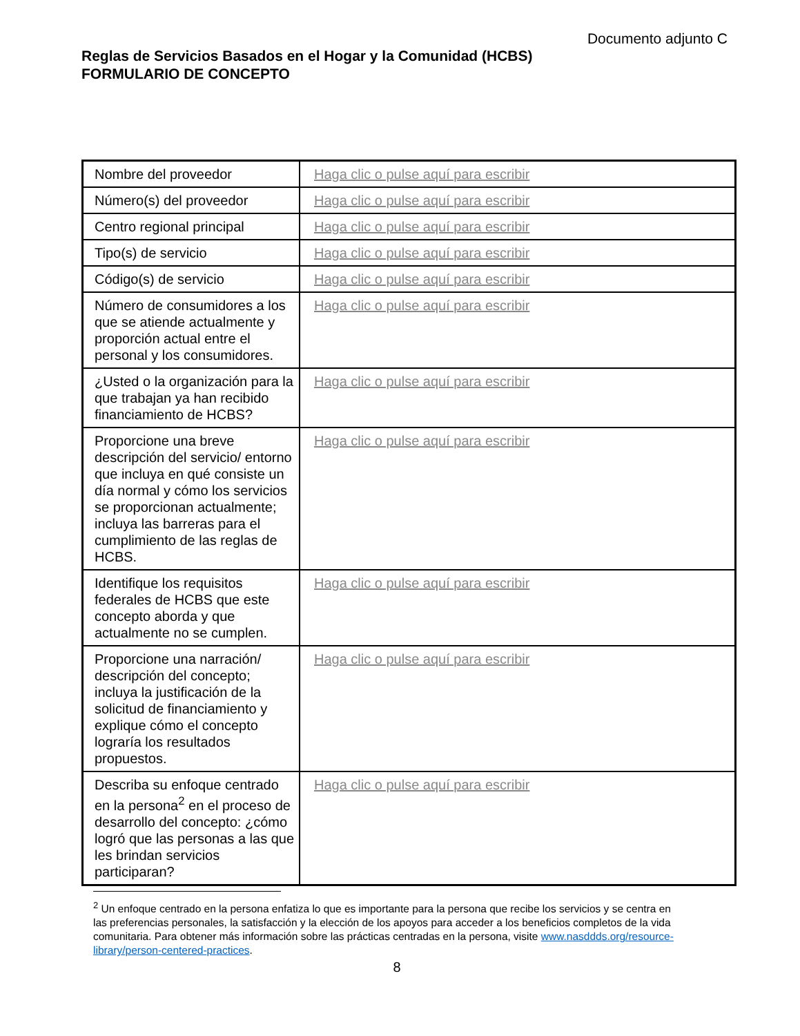Documento adjunto C
Reglas de Servicios Basados en el Hogar y la Comunidad (HCBS)
FORMULARIO DE CONCEPTO
| Nombre del proveedor | Haga clic o pulse aquí para escribir |
| Número(s) del proveedor | Haga clic o pulse aquí para escribir |
| Centro regional principal | Haga clic o pulse aquí para escribir |
| Tipo(s) de servicio | Haga clic o pulse aquí para escribir |
| Código(s) de servicio | Haga clic o pulse aquí para escribir |
| Número de consumidores a los que se atiende actualmente y proporción actual entre el personal y los consumidores. | Haga clic o pulse aquí para escribir |
| ¿Usted o la organización para la que trabajan ya han recibido financiamiento de HCBS? | Haga clic o pulse aquí para escribir |
| Proporcione una breve descripción del servicio/ entorno que incluya en qué consiste un día normal y cómo los servicios se proporcionan actualmente; incluya las barreras para el cumplimiento de las reglas de HCBS. | Haga clic o pulse aquí para escribir |
| Identifique los requisitos federales de HCBS que este concepto aborda y que actualmente no se cumplen. | Haga clic o pulse aquí para escribir |
| Proporcione una narración/ descripción del concepto; incluya la justificación de la solicitud de financiamiento y explique cómo el concepto lograría los resultados propuestos. | Haga clic o pulse aquí para escribir |
| Describa su enfoque centrado en la persona<sup>2</sup> en el proceso de desarrollo del concepto: ¿cómo logró que las personas a las que les brindan servicios participaran? | Haga clic o pulse aquí para escribir |
<sup>2</sup> Un enfoque centrado en la persona enfatiza lo que es importante para la persona que recibe los servicios y se centra en las preferencias personales, la satisfacción y la elección de los apoyos para acceder a los beneficios completos de la vida comunitaria. Para obtener más información sobre las prácticas centradas en la persona, visite www.nasddds.org/resource-library/person-centered-practices.
8